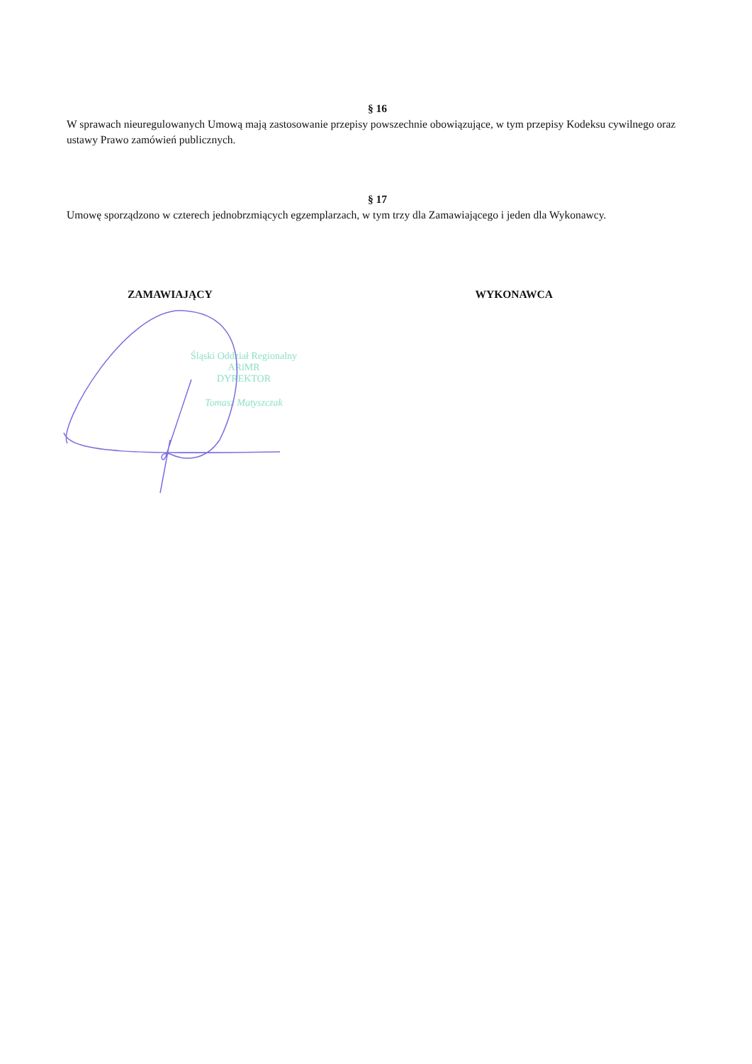§ 16
W sprawach nieuregulowanych Umową mają zastosowanie przepisy powszechnie obowiązujące, w tym przepisy Kodeksu cywilnego oraz ustawy Prawo zamówień publicznych.
§ 17
Umowę sporządzono w czterech jednobrzmiących egzemplarzach, w tym trzy dla Zamawiającego i jeden dla Wykonawcy.
ZAMAWIAJĄCY WYKONAWCA
Śląski Oddział Regionalny
ARiMR
DYREKTOR
Tomasz Matyszczak